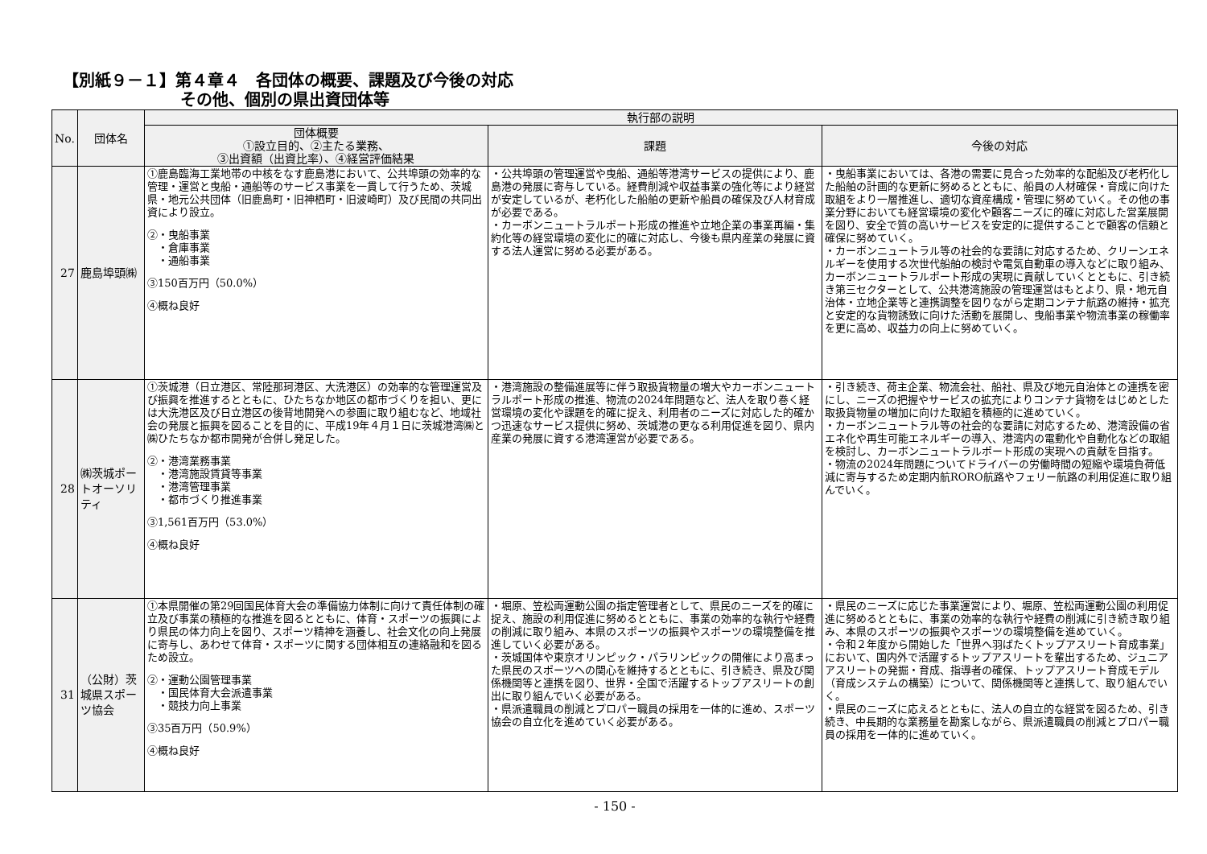【別紙９－１】第４章４　各団体の概要、課題及び今後の対応
その他、個別の県出資団体等
| No. | 団体名 | 執行部の説明 | | |
| --- | --- | --- | --- | --- |
| | | 団体概要 ①設立目的、②主たる業務、 ③出資額（出資比率）、④経営評価結果 | 課題 | 今後の対応 |
| 27 | 鹿島埠頭㈱ | ①鹿島臨海工業地帯の中核をなす鹿島港において、公共埠頭の効率的な管理・運営と曳船・通船等のサービス事業を一貫して行うため、茨城県・地元公共団体（旧鹿島町・旧神栖町・旧波崎町）及び民間の共同出資により設立。 ②・曳船事業 ・倉庫事業 ・通船事業 ③150百万円（50.0%） ④概ね良好 | ・公共埠頭の管理運営や曳船、通船等港湾サービスの提供により、鹿島港の発展に寄与している。経費削減や収益事業の強化等により経営が安定しているが、老朽化した船舶の更新や船員の確保及び人材育成が必要である。 ・カーボンニュートラルポート形成の推進や立地企業の事業再編・集約化等の経営環境の変化に的確に対応し、今後も県内産業の発展に資する法人運営に努める必要がある。 | ・曳船事業においては、各港の需要に見合った効率的な配船及び老朽化した船舶の計画的な更新に努めるとともに、船員の人材確保・育成に向けた取組をより一層推進し、適切な資産構成・管理に努めていく。その他の事業分野においても経営環境の変化や顧客ニーズに的確に対応した営業展開を図り、安全で質の高いサービスを安定的に提供することで顧客の信頼と確保に努めていく。 ・カーボンニュートラル等の社会的な要請に対応するため、クリーンエネルギーを使用する次世代船舶の検討や電気自動車の導入などに取り組み、カーボンニュートラルポート形成の実現に貢献していくとともに、引き続き第三セクターとして、公共港湾施設の管理運営はもとより、県・地元自治体・立地企業等と連携調整を図りながら定期コンテナ航路の維持・拡充と安定的な貨物誘致に向けた活動を展開し、曳船事業や物流事業の稼働率を更に高め、収益力の向上に努めていく。 |
| 28 | ㈱茨城ポートオーソリティ | ①茨城港（日立港区、常陸那珂港区、大洗港区）の効率的な管理運営及び振興を推進するとともに、ひたちなか地区の都市づくりを担い、更には大洗港区及び日立港区の後背地開発への参画に取り組むなど、地域社会の発展と振興を図ることを目的に、平成19年４月１日に茨城港湾㈱と㈱ひたちなか都市開発が合併し発足した。 ②・港湾業務事業 ・港湾施設賃貸等事業 ・港湾管理事業 ・都市づくり推進事業 ③1,561百万円（53.0%） ④概ね良好 | ・港湾施設の整備進展等に伴う取扱貨物量の増大やカーボンニュートラルポート形成の推進、物流の2024年問題など、法人を取り巻く経営環境の変化や課題を的確に捉え、利用者のニーズに対応した的確かつ迅速なサービス提供に努め、茨城港の更なる利用促進を図り、県内産業の発展に資する港湾運営が必要である。 | ・引き続き、荷主企業、物流会社、船社、県及び地元自治体との連携を密にし、ニーズの把握やサービスの拡充によりコンテナ貨物をはじめとした取扱貨物量の増加に向けた取組を積極的に進めていく。 ・カーボンニュートラル等の社会的な要請に対応するため、港湾設備の省エネ化や再生可能エネルギーの導入、港湾内の電動化や自動化などの取組を検討し、カーボンニュートラルポート形成の実現への貢献を目指す。 ・物流の2024年問題についてドライバーの労働時間の短縮や環境負荷低減に寄与するため定期内航RORO航路やフェリー航路の利用促進に取り組んでいく。 |
| 31 | （公財）茨城県スポーツ協会 | ①本県開催の第29回国民体育大会の準備協力体制に向けて責任体制の確立及び事業の積極的な推進を図るとともに、体育・スポーツの振興により県民の体力向上を図り、スポーツ精神を涵養し、社会文化の向上発展に寄与し、あわせて体育・スポーツに関する団体相互の連絡融和を図るため設立。 ②・運動公園管理事業 ・国民体育大会派遣事業 ・競技力向上事業 ③35百万円（50.9%） ④概ね良好 | ・堀原、笠松両運動公園の指定管理者として、県民のニーズを的確に捉え、施設の利用促進に努めるとともに、事業の効率的な執行や経費の削減に取り組み、本県のスポーツの振興やスポーツの環境整備を推進していく必要がある。 ・茨城国体や東京オリンピック・パラリンピックの開催により高まった県民のスポーツへの関心を維持するとともに、引き続き、県及び関係機関等と連携を図り、世界・全国で活躍するトップアスリートの創出に取り組んでいく必要がある。 ・県派遣職員の削減とプロパー職員の採用を一体的に進め、スポーツ協会の自立化を進めていく必要がある。 | ・県民のニーズに応じた事業運営により、堀原、笠松両運動公園の利用促進に努めるとともに、事業の効率的な執行や経費の削減に引き続き取り組み、本県のスポーツの振興やスポーツの環境整備を進めていく。 ・令和２年度から開始した「世界へ羽ばたくトップアスリート育成事業」において、国内外で活躍するトップアスリートを輩出するため、ジュニアアスリートの発掘・育成、指導者の確保、トップアスリート育成モデル（育成システムの構築）について、関係機関等と連携して、取り組んでいく。 ・県民のニーズに応えるとともに、法人の自立的な経営を図るため、引き続き、中長期的な業務量を勘案しながら、県派遣職員の削減とプロパー職員の採用を一体的に進めていく。 |
- 150 -